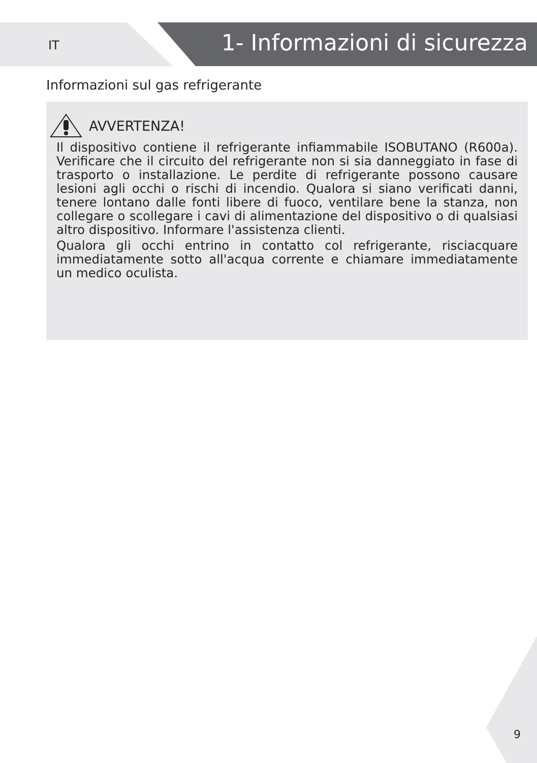IT 1- Informazioni di sicurezza
Informazioni sul gas refrigerante
AVVERTENZA!
Il dispositivo contiene il refrigerante infiammabile ISOBUTANO (R600a). Verificare che il circuito del refrigerante non si sia danneggiato in fase di trasporto o installazione. Le perdite di refrigerante possono causare lesioni agli occhi o rischi di incendio. Qualora si siano verificati danni, tenere lontano dalle fonti libere di fuoco, ventilare bene la stanza, non collegare o scollegare i cavi di alimentazione del dispositivo o di qualsiasi altro dispositivo. Informare l'assistenza clienti.
Qualora gli occhi entrino in contatto col refrigerante, risciacquare immediatamente sotto all'acqua corrente e chiamare immediatamente un medico oculista.
9